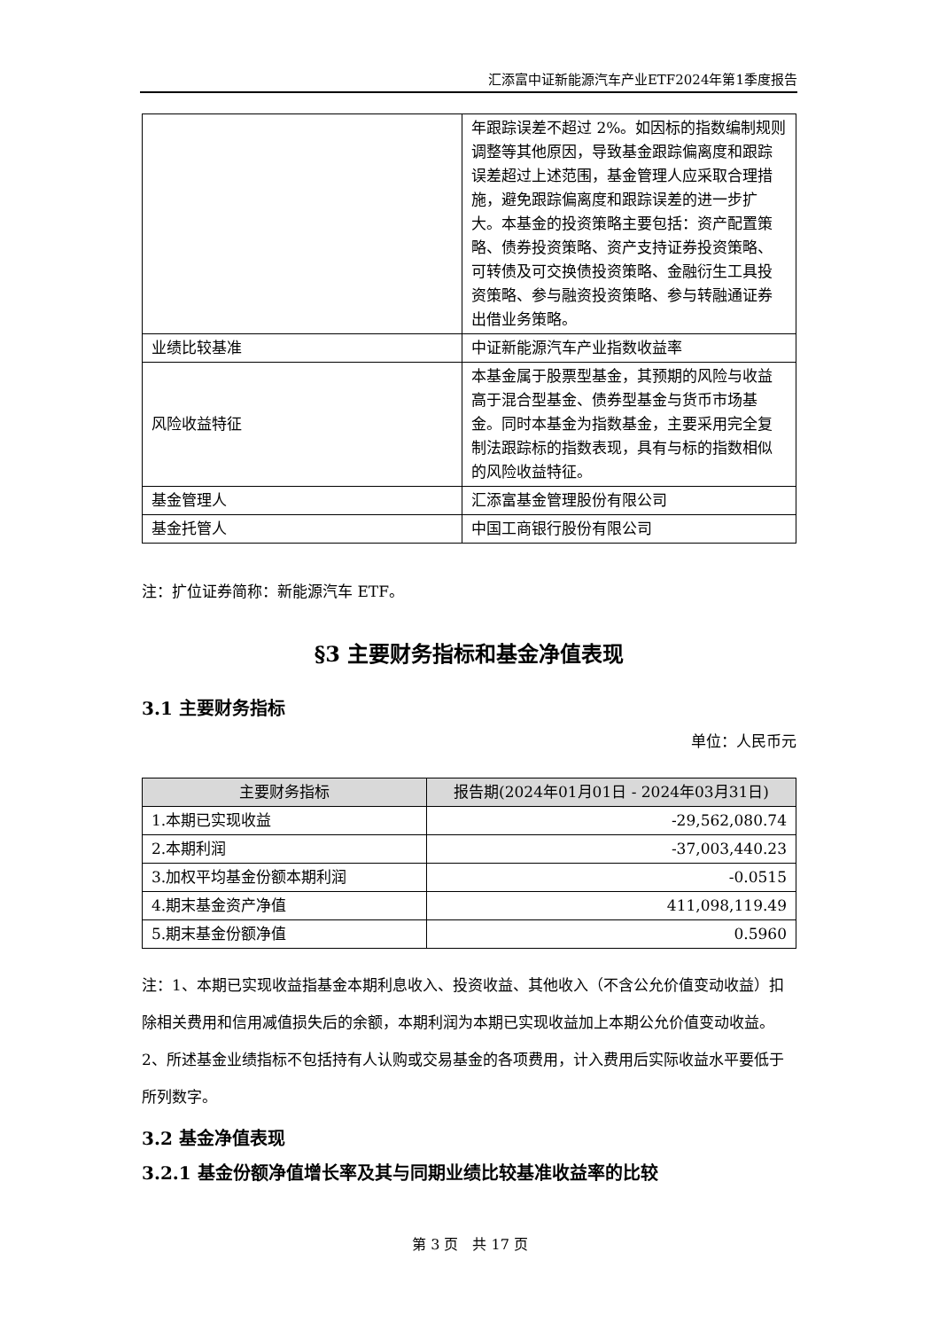汇添富中证新能源汽车产业ETF2024年第1季度报告
| | 年跟踪误差不超过 2%。如因标的指数编制规则调整等其他原因，导致基金跟踪偏离度和跟踪误差超过上述范围，基金管理人应采取合理措施，避免跟踪偏离度和跟踪误差的进一步扩大。本基金的投资策略主要包括：资产配置策略、债券投资策略、资产支持证券投资策略、可转债及可交换债投资策略、金融衍生工具投资策略、参与融资投资策略、参与转融通证券出借业务策略。 |
| 业绩比较基准 | 中证新能源汽车产业指数收益率 |
| 风险收益特征 | 本基金属于股票型基金，其预期的风险与收益高于混合型基金、债券型基金与货币市场基金。同时本基金为指数基金，主要采用完全复制法跟踪标的指数表现，具有与标的指数相似的风险收益特征。 |
| 基金管理人 | 汇添富基金管理股份有限公司 |
| 基金托管人 | 中国工商银行股份有限公司 |
注：扩位证券简称：新能源汽车 ETF。
§3 主要财务指标和基金净值表现
3.1 主要财务指标
单位：人民币元
| 主要财务指标 | 报告期(2024年01月01日 - 2024年03月31日) |
| --- | --- |
| 1.本期已实现收益 | -29,562,080.74 |
| 2.本期利润 | -37,003,440.23 |
| 3.加权平均基金份额本期利润 | -0.0515 |
| 4.期末基金资产净值 | 411,098,119.49 |
| 5.期末基金份额净值 | 0.5960 |
注：1、本期已实现收益指基金本期利息收入、投资收益、其他收入（不含公允价值变动收益）扣除相关费用和信用减值损失后的余额，本期利润为本期已实现收益加上本期公允价值变动收益。
2、所述基金业绩指标不包括持有人认购或交易基金的各项费用，计入费用后实际收益水平要低于所列数字。
3.2 基金净值表现
3.2.1 基金份额净值增长率及其与同期业绩比较基准收益率的比较
第 3 页　共 17 页